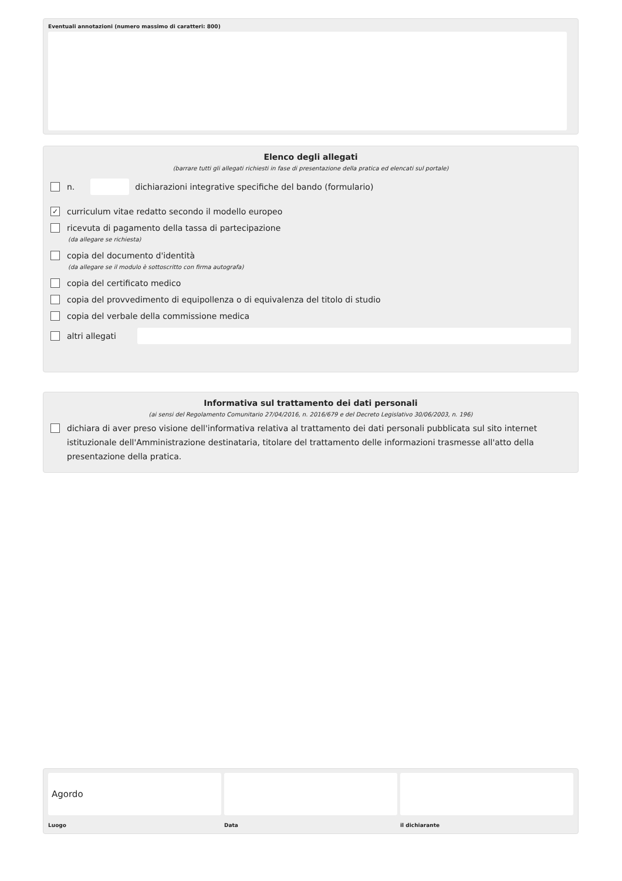Eventuali annotazioni (numero massimo di caratteri: 800)
Elenco degli allegati
(barrare tutti gli allegati richiesti in fase di presentazione della pratica ed elencati sul portale)
n.
dichiarazioni integrative specifiche del bando (formulario)
✓
curriculum vitae redatto secondo il modello europeo
ricevuta di pagamento della tassa di partecipazione
(da allegare se richiesta)
copia del documento d'identità
(da allegare se il modulo è sottoscritto con firma autografa)
copia del certificato medico
copia del provvedimento di equipollenza o di equivalenza del titolo di studio
copia del verbale della commissione medica
altri allegati
Informativa sul trattamento dei dati personali
(ai sensi del Regolamento Comunitario 27/04/2016, n. 2016/679 e del Decreto Legislativo 30/06/2003, n. 196)
dichiara di aver preso visione dell'informativa relativa al trattamento dei dati personali pubblicata sul sito internet istituzionale dell'Amministrazione destinataria, titolare del trattamento delle informazioni trasmesse all'atto della presentazione della pratica.
Agordo
Luogo
Data il dichiarante